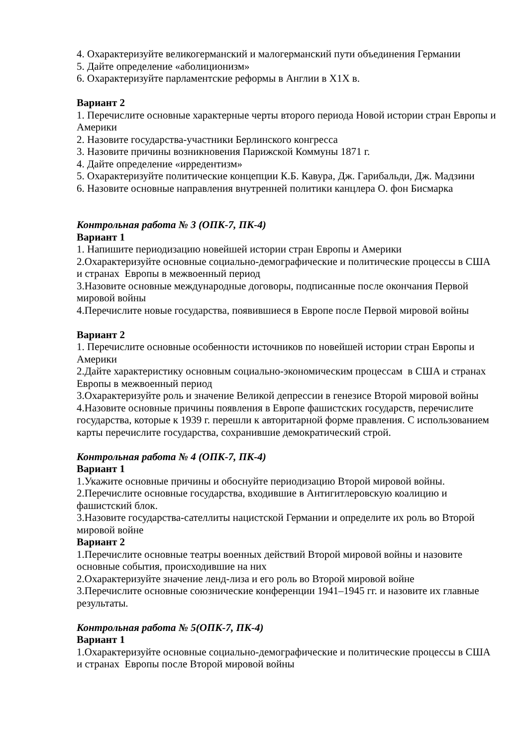4. Охарактеризуйте великогерманский и малогерманский пути объединения Германии
5. Дайте определение «аболиционизм»
6. Охарактеризуйте парламентские реформы в Англии в Х1Х в.
Вариант 2
1. Перечислите основные характерные черты второго периода Новой истории стран Европы и Америки
2. Назовите государства-участники Берлинского конгресса
3. Назовите причины возникновения Парижской Коммуны 1871 г.
4. Дайте определение «ирредентизм»
5. Охарактеризуйте политические концепции К.Б. Кавура, Дж. Гарибальди, Дж. Мадзини
6. Назовите основные направления внутренней политики канцлера О. фон Бисмарка
Контрольная работа № 3 (ОПК-7, ПК-4)
Вариант 1
1. Напишите периодизацию новейшей истории стран Европы и Америки
2.Охарактеризуйте основные социально-демографические и политические процессы в США и странах Европы в межвоенный период
3.Назовите основные международные договоры, подписанные после окончания Первой мировой войны
4.Перечислите новые государства, появившиеся в Европе после Первой мировой войны
Вариант 2
1. Перечислите основные особенности источников по новейшей истории стран Европы и Америки
2.Дайте характеристику основным социально-экономическим процессам в США и странах Европы в межвоенный период
3.Охарактеризуйте роль и значение Великой депрессии в генезисе Второй мировой войны
4.Назовите основные причины появления в Европе фашистских государств, перечислите государства, которые к 1939 г. перешли к авторитарной форме правления. С использованием карты перечислите государства, сохранившие демократический строй.
Контрольная работа № 4 (ОПК-7, ПК-4)
Вариант 1
1.Укажите основные причины и обоснуйте периодизацию Второй мировой войны.
2.Перечислите основные государства, входившие в Антигитлеровскую коалицию и фашистский блок.
3.Назовите государства-сателлиты нацистской Германии и определите их роль во Второй мировой войне
Вариант 2
1.Перечислите основные театры военных действий Второй мировой войны и назовите основные события, происходившие на них
2.Охарактеризуйте значение ленд-лиза и его роль во Второй мировой войне
3.Перечислите основные союзнические конференции 1941–1945 гг. и назовите их главные результаты.
Контрольная работа № 5(ОПК-7, ПК-4)
Вариант 1
1.Охарактеризуйте основные социально-демографические и политические процессы в США и странах Европы после Второй мировой войны